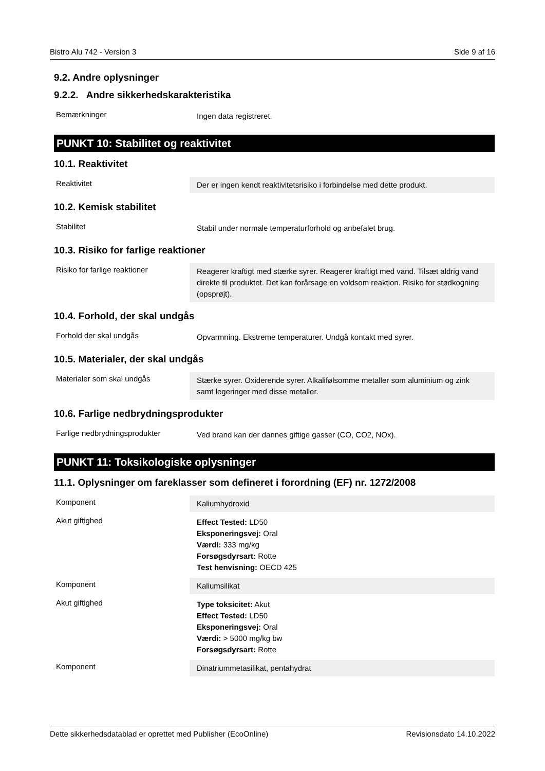Bistro Alu 742 - Version 3 Side 9 af 16
9.2. Andre oplysninger
9.2.2. Andre sikkerhedskarakteristika
| Bemærkninger | Ingen data registreret. |
PUNKT 10: Stabilitet og reaktivitet
10.1. Reaktivitet
| Reaktivitet | Der er ingen kendt reaktivitetsrisiko i forbindelse med dette produkt. |
10.2. Kemisk stabilitet
| Stabilitet | Stabil under normale temperaturforhold og anbefalet brug. |
10.3. Risiko for farlige reaktioner
| Risiko for farlige reaktioner | Reagerer kraftigt med stærke syrer. Reagerer kraftigt med vand. Tilsæt aldrig vand direkte til produktet. Det kan forårsage en voldsom reaktion. Risiko for stødkogning (opsprøjt). |
10.4. Forhold, der skal undgås
| Forhold der skal undgås | Opvarmning. Ekstreme temperaturer. Undgå kontakt med syrer. |
10.5. Materialer, der skal undgås
| Materialer som skal undgås | Stærke syrer. Oxiderende syrer. Alkalifølsomme metaller som aluminium og zink samt legeringer med disse metaller. |
10.6. Farlige nedbrydningsprodukter
| Farlige nedbrydningsprodukter | Ved brand kan der dannes giftige gasser (CO, CO2, NOx). |
PUNKT 11: Toksikologiske oplysninger
11.1. Oplysninger om fareklasser som defineret i forordning (EF) nr. 1272/2008
| Komponent | Kaliumhydroxid |
| Akut giftighed | Effect Tested: LD50 Eksponeringsvej: Oral Værdi: 333 mg/kg Forsøgsdyrsart: Rotte Test henvisning: OECD 425 |
| Komponent | Kaliumsilikat |
| Akut giftighed | Type toksicitet: Akut Effect Tested: LD50 Eksponeringsvej: Oral Værdi: > 5000 mg/kg bw Forsøgsdyrsart: Rotte |
| Komponent | Dinatriummetasilikat, pentahydrat |
Dette sikkerhedsdatablad er oprettet med Publisher (EcoOnline) Revisionsdato 14.10.2022